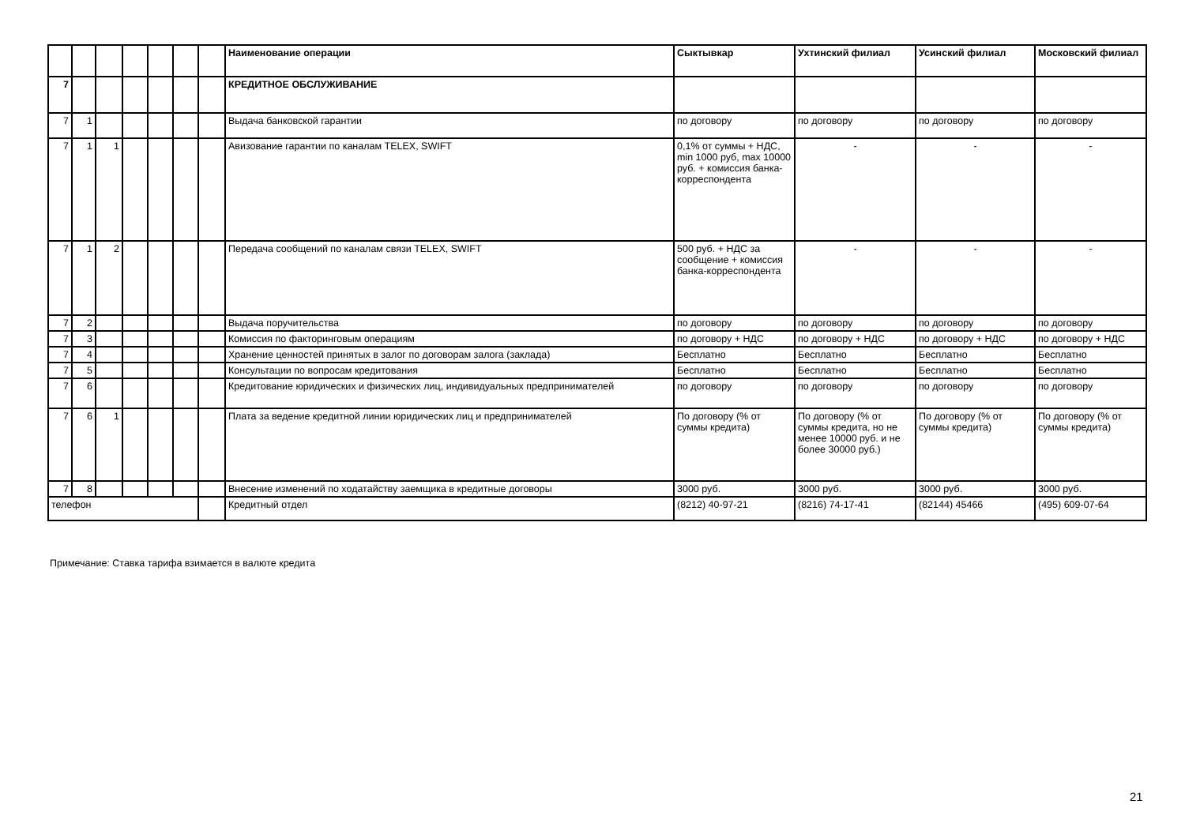| | | | | | | | Наименование операции | Сыктывкар | Ухтинский филиал | Усинский филиал | Московский филиал |
| --- | --- | --- | --- | --- | --- | --- | --- | --- | --- | --- | --- |
| 7 | | | | | | | КРЕДИТНОЕ ОБСЛУЖИВАНИЕ | | | | |
| 7 | 1 | | | | | | Выдача банковской гарантии | по договору | по договору | по договору | по договору |
| 7 | 1 | 1 | | | | | Авизование гарантии по каналам TELEX, SWIFT | 0,1% от суммы + НДС, min 1000 руб, max 10000 руб. + комиссия банка-корреспондента | - | - | - |
| 7 | 1 | 2 | | | | | Передача сообщений по каналам связи TELEX, SWIFT | 500 руб. + НДС за сообщение + комиссия банка-корреспондента | - | - | - |
| 7 | 2 | | | | | | Выдача поручительства | по договору | по договору | по договору | по договору |
| 7 | 3 | | | | | | Комиссия по факторинговым операциям | по договору + НДС | по договору + НДС | по договору + НДС | по договору + НДС |
| 7 | 4 | | | | | | Хранение ценностей принятых в залог по договорам залога (заклада) | Бесплатно | Бесплатно | Бесплатно | Бесплатно |
| 7 | 5 | | | | | | Консультации по вопросам кредитования | Бесплатно | Бесплатно | Бесплатно | Бесплатно |
| 7 | 6 | | | | | | Кредитование юридических и физических лиц, индивидуальных предпринимателей | по договору | по договору | по договору | по договору |
| 7 | 6 | 1 | | | | | Плата за ведение кредитной линии юридических лиц и предпринимателей | По договору (% от суммы кредита) | По договору (% от суммы кредита, но не менее 10000 руб. и не более 30000 руб.) | По договору (% от суммы кредита) | По договору (% от суммы кредита) |
| 7 | 8 | | | | | | Внесение изменений по ходатайству заемщика в кредитные договоры | 3000 руб. | 3000 руб. | 3000 руб. | 3000 руб. |
| телефон | | | | | | | Кредитный отдел | (8212) 40-97-21 | (8216) 74-17-41 | (82144) 45466 | (495) 609-07-64 |
Примечание: Ставка тарифа взимается в валюте кредита
21